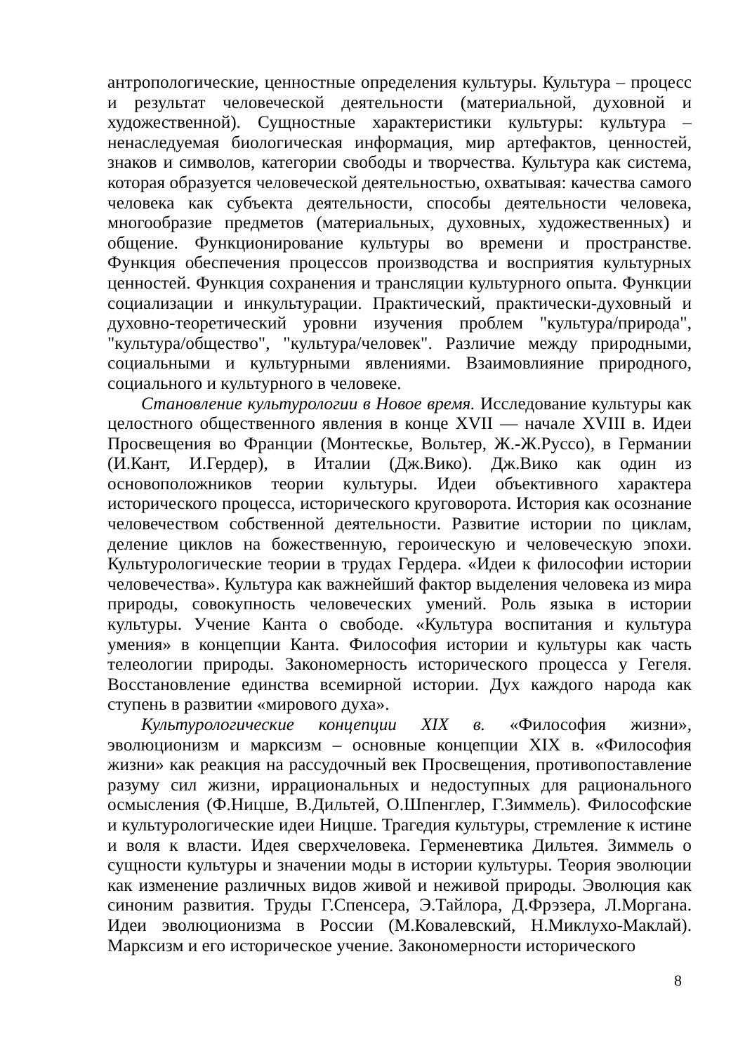антропологические, ценностные определения культуры. Культура – процесс и результат человеческой деятельности (материальной, духовной и художественной). Сущностные характеристики культуры: культура – ненаследуемая биологическая информация, мир артефактов, ценностей, знаков и символов, категории свободы и творчества. Культура как система, которая образуется человеческой деятельностью, охватывая: качества самого человека как субъекта деятельности, способы деятельности человека, многообразие предметов (материальных, духовных, художественных) и общение. Функционирование культуры во времени и пространстве. Функция обеспечения процессов производства и восприятия культурных ценностей. Функция сохранения и трансляции культурного опыта. Функции социализации и инкультурации. Практический, практически-духовный и духовно-теоретический уровни изучения проблем "культура/природа", "культура/общество", "культура/человек". Различие между природными, социальными и культурными явлениями. Взаимовлияние природного, социального и культурного в человеке.
Становление культурологии в Новое время. Исследование культуры как целостного общественного явления в конце XVII — начале XVIII в. Идеи Просвещения во Франции (Монтескье, Вольтер, Ж.-Ж.Руссо), в Германии (И.Кант, И.Гердер), в Италии (Дж.Вико). Дж.Вико как один из основоположников теории культуры. Идеи объективного характера исторического процесса, исторического круговорота. История как осознание человечеством собственной деятельности. Развитие истории по циклам, деление циклов на божественную, героическую и человеческую эпохи. Культурологические теории в трудах Гердера. «Идеи к философии истории человечества». Культура как важнейший фактор выделения человека из мира природы, совокупность человеческих умений. Роль языка в истории культуры. Учение Канта о свободе. «Культура воспитания и культура умения» в концепции Канта. Философия истории и культуры как часть телеологии природы. Закономерность исторического процесса у Гегеля. Восстановление единства всемирной истории. Дух каждого народа как ступень в развитии «мирового духа».
Культурологические концепции XIX в. «Философия жизни», эволюционизм и марксизм – основные концепции XIX в. «Философия жизни» как реакция на рассудочный век Просвещения, противопоставление разуму сил жизни, иррациональных и недоступных для рационального осмысления (Ф.Ницше, В.Дильтей, О.Шпенглер, Г.Зиммель). Философские и культурологические идеи Ницше. Трагедия культуры, стремление к истине и воля к власти. Идея сверхчеловека. Герменевтика Дильтея. Зиммель о сущности культуры и значении моды в истории культуры. Теория эволюции как изменение различных видов живой и неживой природы. Эволюция как синоним развития. Труды Г.Спенсера, Э.Тайлора, Д.Фрэзера, Л.Моргана. Идеи эволюционизма в России (М.Ковалевский, Н.Миклухо-Маклай). Марксизм и его историческое учение. Закономерности исторического
8